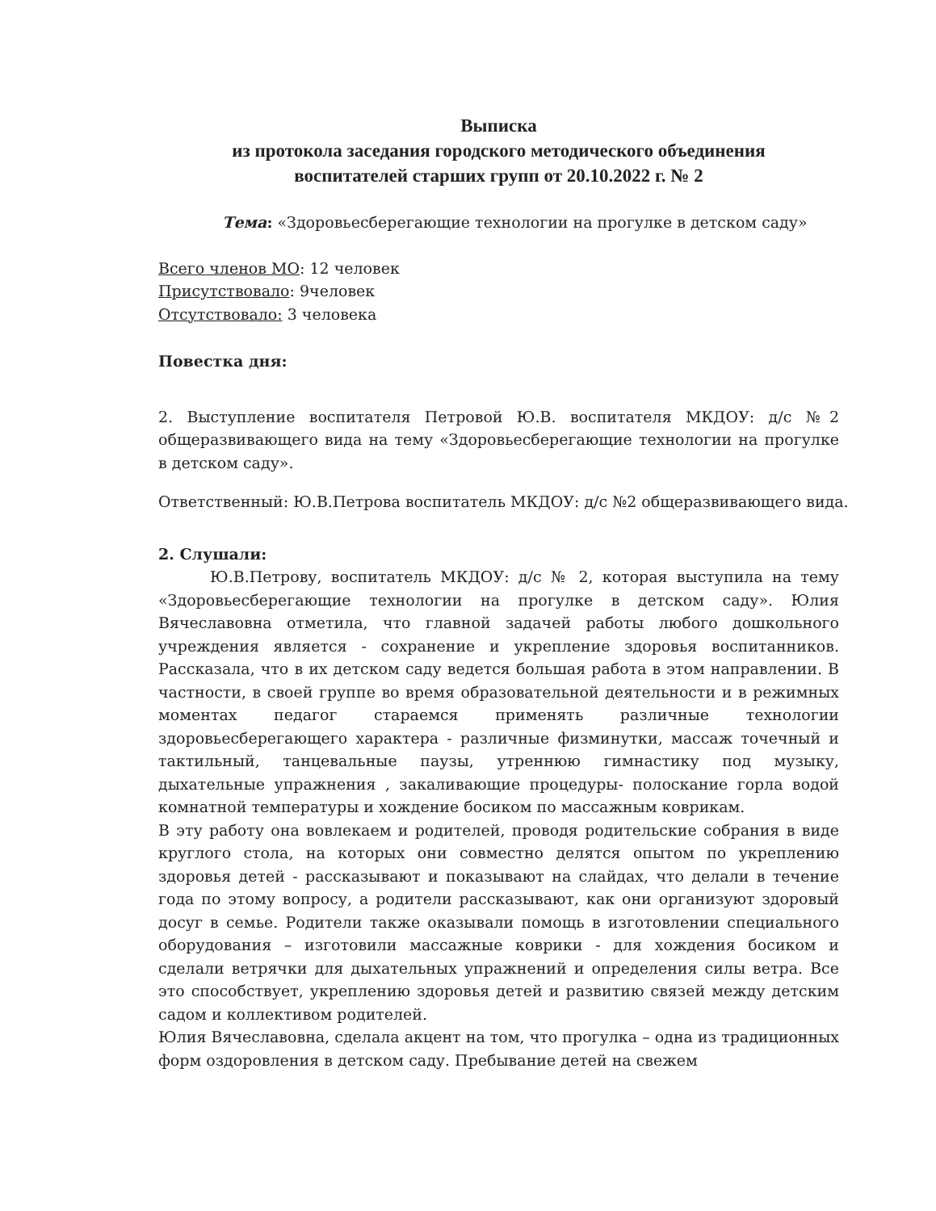Выписка
из протокола заседания городского методического объединения
воспитателей старших групп от 20.10.2022 г. № 2
Тема: «Здоровьесберегающие технологии на прогулке в детском саду»
Всего членов МО: 12 человек
Присутствовало: 9человек
Отсутствовало: 3 человека
Повестка дня:
2. Выступление воспитателя Петровой Ю.В. воспитателя МКДОУ: д/с №2 общеразвивающего вида на тему «Здоровьесберегающие технологии на прогулке в детском саду».
Ответственный: Ю.В.Петрова воспитатель МКДОУ: д/с №2 общеразвивающего вида.
2. Слушали:
Ю.В.Петрову, воспитатель МКДОУ: д/с № 2, которая выступила на тему «Здоровьесберегающие технологии на прогулке в детском саду». Юлия Вячеславовна отметила, что главной задачей работы любого дошкольного учреждения является - сохранение и укрепление здоровья воспитанников. Рассказала, что в их детском саду ведется большая работа в этом направлении. В частности, в своей группе во время образовательной деятельности и в режимных моментах педагог стараемся применять различные технологии здоровьесберегающего характера - различные физминутки, массаж точечный и тактильный, танцевальные паузы, утреннюю гимнастику под музыку, дыхательные упражнения , закаливающие процедуры- полоскание горла водой комнатной температуры и хождение босиком по массажным коврикам.
В эту работу она вовлекаем и родителей, проводя родительские собрания в виде круглого стола, на которых они совместно делятся опытом по укреплению здоровья детей - рассказывают и показывают на слайдах, что делали в течение года по этому вопросу, а родители рассказывают, как они организуют здоровый досуг в семье. Родители также оказывали помощь в изготовлении специального оборудования – изготовили массажные коврики - для хождения босиком и сделали ветрячки для дыхательных упражнений и определения силы ветра. Все это способствует, укреплению здоровья детей и развитию связей между детским садом и коллективом родителей.
Юлия Вячеславовна, сделала акцент на том, что прогулка – одна из традиционных форм оздоровления в детском саду. Пребывание детей на свежем